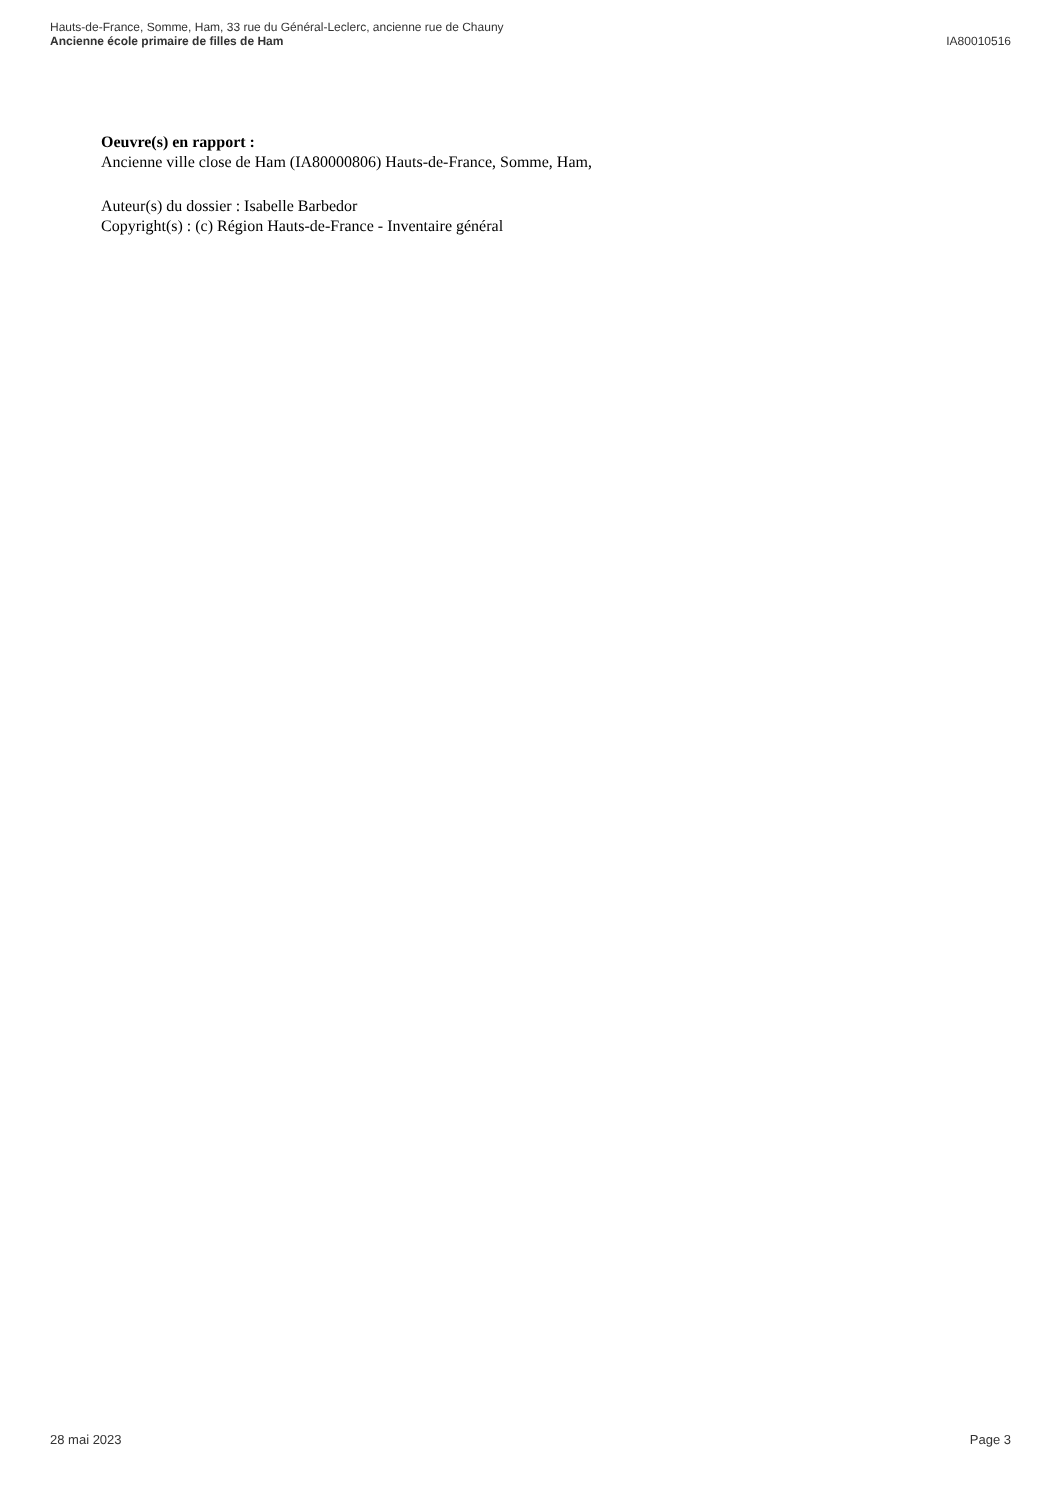Hauts-de-France, Somme, Ham, 33 rue du Général-Leclerc, ancienne rue de Chauny
Ancienne école primaire de filles de Ham
IA80010516
Oeuvre(s) en rapport :
Ancienne ville close de Ham (IA80000806) Hauts-de-France, Somme, Ham,
Auteur(s) du dossier : Isabelle Barbedor
Copyright(s) : (c) Région Hauts-de-France - Inventaire général
28 mai 2023 Page 3